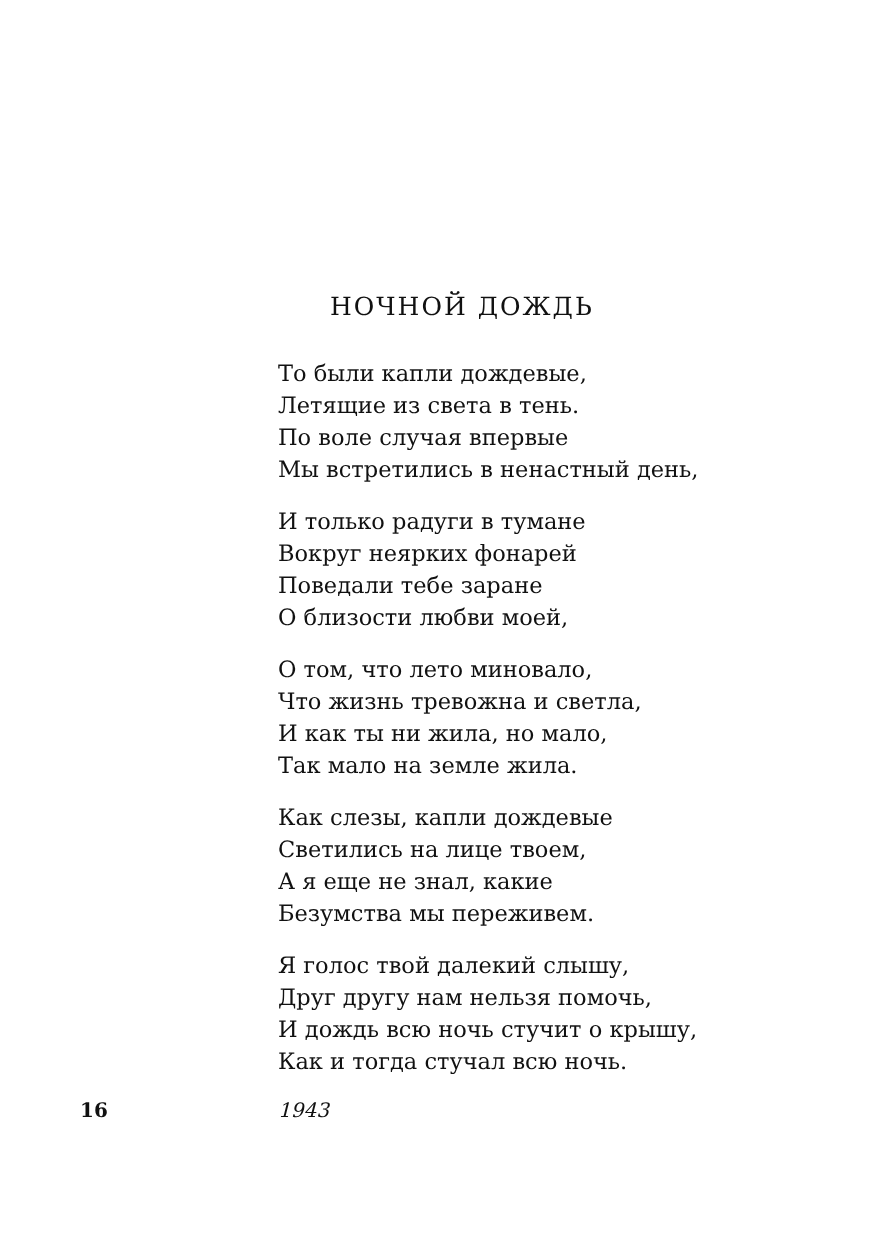НОЧНОЙ ДОЖДЬ
То были капли дождевые,
Летящие из света в тень.
По воле случая впервые
Мы встретились в ненастный день,
И только радуги в тумане
Вокруг неярких фонарей
Поведали тебе заране
О близости любви моей,
О том, что лето миновало,
Что жизнь тревожна и светла,
И как ты ни жила, но мало,
Так мало на земле жила.
Как слезы, капли дождевые
Светились на лице твоем,
А я еще не знал, какие
Безумства мы переживем.
Я голос твой далекий слышу,
Друг другу нам нельзя помочь,
И дождь всю ночь стучит о крышу,
Как и тогда стучал всю ночь.
16 1943